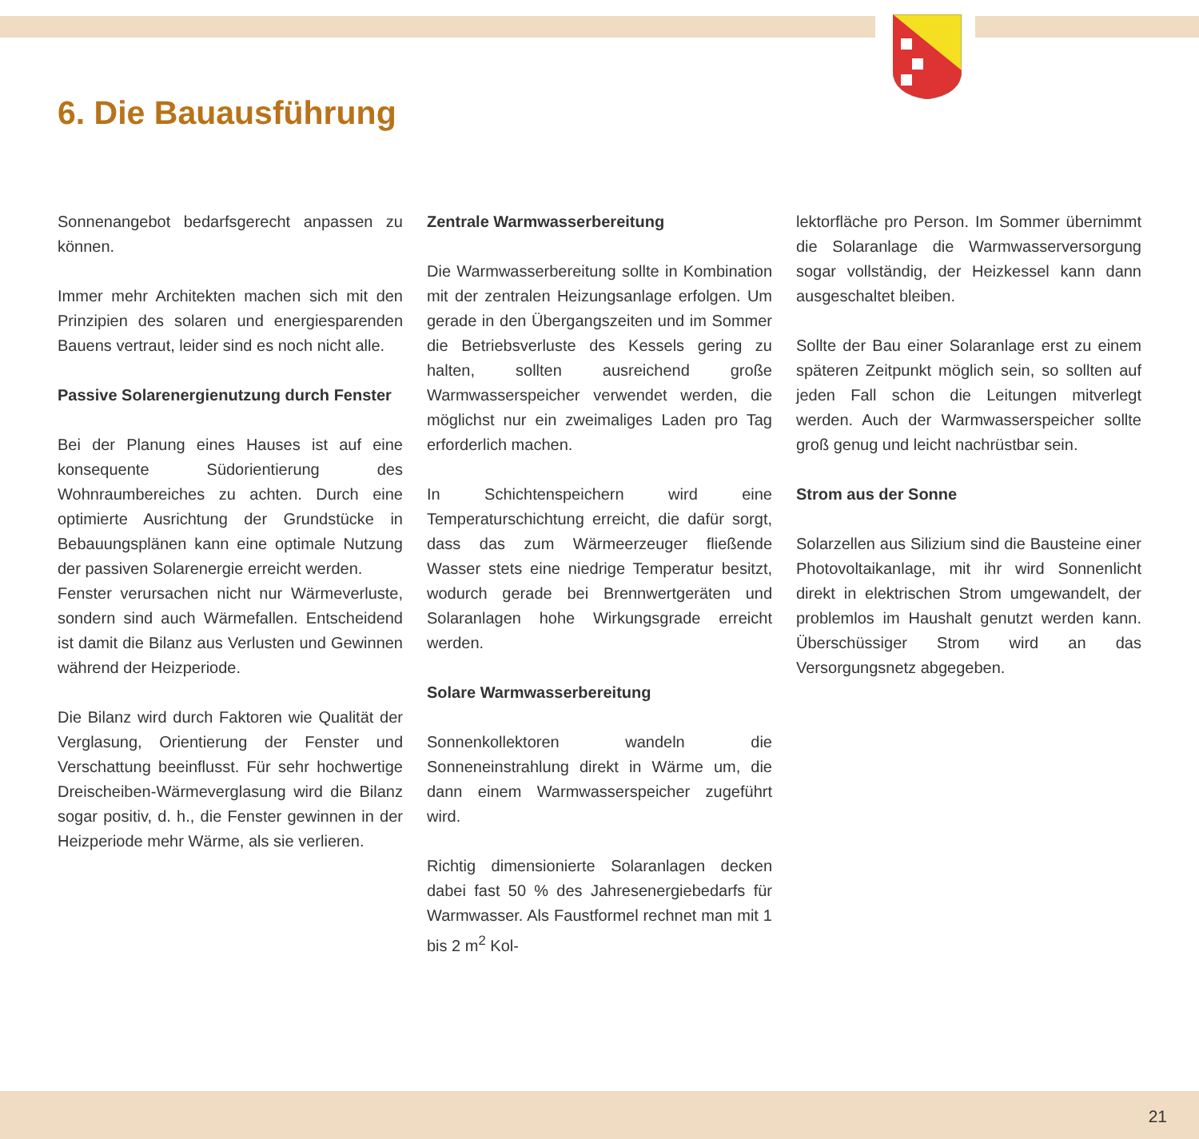6. Die Bauausführung
Sonnenangebot bedarfsgerecht anpassen zu können.
Immer mehr Architekten machen sich mit den Prinzipien des solaren und energiesparenden Bauens vertraut, leider sind es noch nicht alle.
Passive Solarenergienutzung durch Fenster
Bei der Planung eines Hauses ist auf eine konsequente Südorientierung des Wohnraumbereiches zu achten. Durch eine optimierte Ausrichtung der Grundstücke in Bebauungsplänen kann eine optimale Nutzung der passiven Solarenergie erreicht werden.
Fenster verursachen nicht nur Wärmeverluste, sondern sind auch Wärmefallen. Entscheidend ist damit die Bilanz aus Verlusten und Gewinnen während der Heizperiode.
Die Bilanz wird durch Faktoren wie Qualität der Verglasung, Orientierung der Fenster und Verschattung beeinflusst. Für sehr hochwertige Dreischeiben-Wärmeverglasung wird die Bilanz sogar positiv, d. h., die Fenster gewinnen in der Heizperiode mehr Wärme, als sie verlieren.
Zentrale Warmwasserbereitung
Die Warmwasserbereitung sollte in Kombination mit der zentralen Heizungsanlage erfolgen. Um gerade in den Übergangszeiten und im Sommer die Betriebsverluste des Kessels gering zu halten, sollten ausreichend große Warmwasserspeicher verwendet werden, die möglichst nur ein zweimaliges Laden pro Tag erforderlich machen.
In Schichtenspeichern wird eine Temperaturschichtung erreicht, die dafür sorgt, dass das zum Wärmeerzeuger fließende Wasser stets eine niedrige Temperatur besitzt, wodurch gerade bei Brennwertgeräten und Solaranlagen hohe Wirkungsgrade erreicht werden.
Solare Warmwasserbereitung
Sonnenkollektoren wandeln die Sonneneinstrahlung direkt in Wärme um, die dann einem Warmwasserspeicher zugeführt wird.
Richtig dimensionierte Solaranlagen decken dabei fast 50 % des Jahresenergiebedarfs für Warmwasser. Als Faustformel rechnet man mit 1 bis 2 m<sup>2</sup> Kol-
lektorfläche pro Person. Im Sommer übernimmt die Solaranlage die Warmwasserversorgung sogar vollständig, der Heizkessel kann dann ausgeschaltet bleiben.
Sollte der Bau einer Solaranlage erst zu einem späteren Zeitpunkt möglich sein, so sollten auf jeden Fall schon die Leitungen mitverlegt werden. Auch der Warmwasserspeicher sollte groß genug und leicht nachrüstbar sein.
Strom aus der Sonne
Solarzellen aus Silizium sind die Bausteine einer Photovoltaikanlage, mit ihr wird Sonnenlicht direkt in elektrischen Strom umgewandelt, der problemlos im Haushalt genutzt werden kann. Überschüssiger Strom wird an das Versorgungsnetz abgegeben.
21